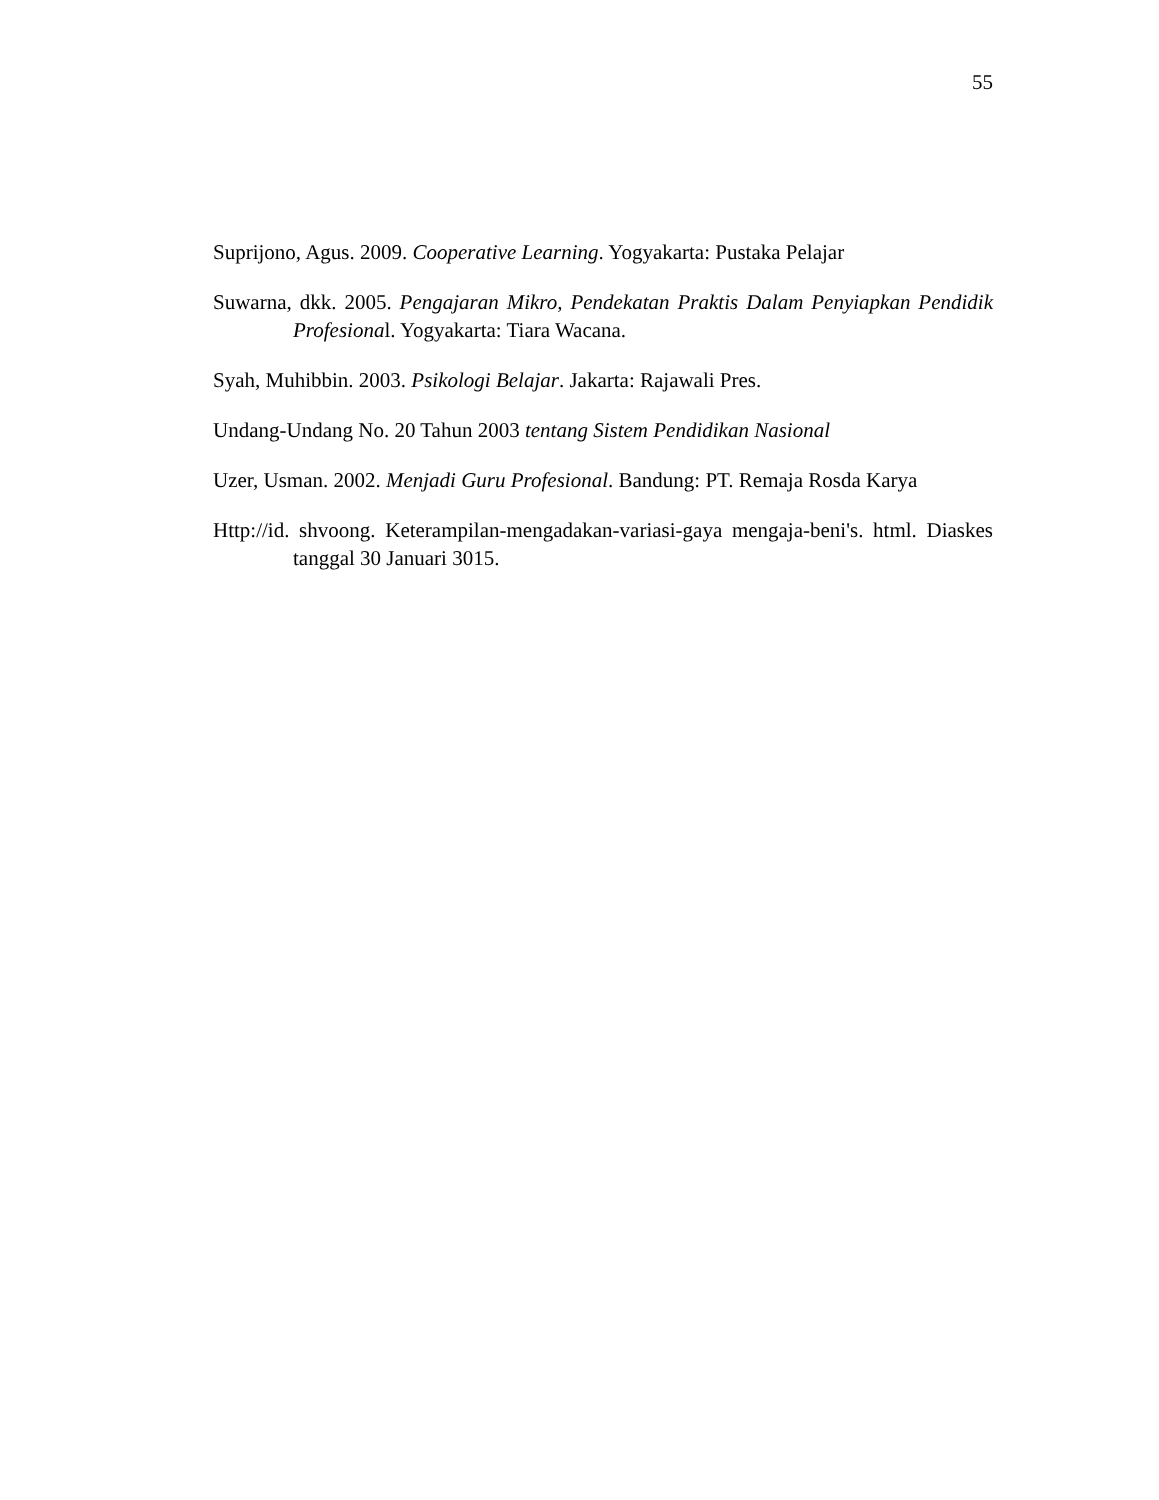55
Suprijono, Agus. 2009. Cooperative Learning. Yogyakarta: Pustaka Pelajar
Suwarna, dkk. 2005. Pengajaran Mikro, Pendekatan Praktis Dalam Penyiapkan Pendidik Profesional. Yogyakarta: Tiara Wacana.
Syah, Muhibbin. 2003. Psikologi Belajar. Jakarta: Rajawali Pres.
Undang-Undang No. 20 Tahun 2003 tentang Sistem Pendidikan Nasional
Uzer, Usman. 2002. Menjadi Guru Profesional. Bandung: PT. Remaja Rosda Karya
Http://id. shvoong. Keterampilan-mengadakan-variasi-gaya mengaja-beni's. html. Diaskes tanggal 30 Januari 3015.